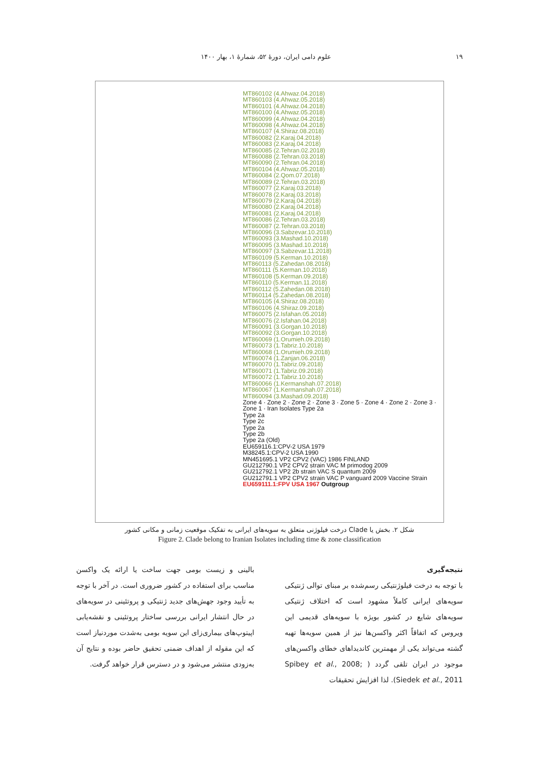۱۹ علوم دامی ایران، دورهٔ ۵۲، شمارهٔ ۱، بهار ۱۴۰۰
MT860102 (4.Ahwaz.04.2018)
MT860103 (4.Ahwaz.05.2018)
MT860101 (4.Ahwaz.04.2018)
MT860100 (4.Ahwaz.05.2018)
MT860099 (4.Ahwaz.04.2018)
MT860098 (4.Ahwaz.04.2018)
MT860107 (4.Shiraz.08.2018)
MT860082 (2.Karaj.04.2018)
MT860083 (2.Karaj.04.2018)
MT860085 (2.Tehran.02.2018)
MT860088 (2.Tehran.03.2018)
MT860090 (2.Tehran.04.2018)
MT860104 (4.Ahwaz.05.2018)
MT860084 (2.Qom.07.2018)
MT860089 (2.Tehran.03.2018)
MT860077 (2.Karaj.03.2018)
MT860078 (2.Karaj.03.2018)
MT860079 (2.Karaj.04.2018)
MT860080 (2.Karaj.04.2018)
MT860081 (2.Karaj.04.2018)
MT860086 (2.Tehran.03.2018)
MT860087 (2.Tehran.03.2018)
MT860096 (3.Sabzevar.10.2018)
MT860093 (3.Mashad.10.2018)
MT860095 (3.Mashad.10.2018)
MT860097 (3.Sabzevar.11.2018)
MT860109 (5.Kerman.10.2018)
MT860113 (5.Zahedan.08.2018)
MT860111 (5.Kerman.10.2018)
MT860108 (5.Kerman.09.2018)
MT860110 (5.Kerman.11.2018)
MT860112 (5.Zahedan.08.2018)
MT860114 (5.Zahedan.08.2018)
MT860105 (4.Shiraz.08.2018)
MT860106 (4.Shiraz.09.2018)
MT860075 (2.Isfahan.05.2018)
MT860076 (2.Isfahan.04.2018)
MT860091 (3.Gorgan.10.2018)
MT860092 (3.Gorgan.10.2018)
MT860069 (1.Orumieh.09.2018)
MT860073 (1.Tabriz.10.2018)
MT860068 (1.Orumieh.09.2018)
MT860074 (1.Zanjan.06.2018)
MT860070 (1.Tabriz.09.2018)
MT860071 (1.Tabriz.09.2018)
MT860072 (1.Tabriz.10.2018)
MT860066 (1.Kermanshah.07.2018)
MT860067 (1.Kermanshah.07.2018)
MT860094 (3.Mashad.09.2018)
Zone 4 · Zone 2 · Zone 2 · Zone 3 · Zone 5 · Zone 4 · Zone 2 · Zone 3 · Zone 1 · Iran Isolates Type 2a
Type 2a
Type 2c
Type 2a
Type 2b
Type 2a (Old)
EU659116.1:CPV-2 USA 1979
M38245.1:CPV-2 USA 1990
MN451695.1 VP2 CPV2 (VAC) 1986 FINLAND
GU212790.1 VP2 CPV2 strain VAC M primodog 2009
GU212792.1 VP2 2b strain VAC S quantum 2009
GU212791.1 VP2 CPV2 strain VAC P vanguard 2009 Vaccine Strain
EU659111.1:FPV USA 1967 Outgroup
شکل ۲. بخش یا Clade درخت فیلوژنی متعلق به سویه‌های ایرانی به تفکیک موقعیت زمانی و مکانی کشور
Figure 2. Clade belong to Iranian Isolates including time & zone classification
نتیجه‌گیری
با توجه به درخت فیلوژنتیکی رسم‌شده بر مبنای توالی ژنتیکی سویه‌های ایرانی کاملاً مشهود است که اختلاف ژنتیکی سویه‌های شایع در کشور بویژه با سویه‌های قدیمی این ویروس که اتفاقاً اکثر واکسن‌ها نیز از همین سویه‌ها تهیه گشته می‌تواند یکی از مهمترین کاندیداهای خطای واکسن‌های موجود در ایران تلقی گردد ( Spibey et al., 2008; Siedek et al., 2011). لذا افزایش تحقیقات
بالینی و زیست بومی جهت ساخت یا ارائه یک واکسن مناسب برای استفاده در کشور ضروری است. در آخر با توجه به تأیید وجود جهش‌های جدید ژنتیکی و پروتئینی در سویه‌های در حال انتشار ایرانی بررسی ساختار پروتئینی و نقشه‌یابی اپیتوپ‌های بیماری‌زای این سویه بومی به‌شدت موردنیاز است که این مقوله از اهداف ضمنی تحقیق حاضر بوده و نتایج آن به‌زودی منتشر می‌شود و در دسترس قرار خواهد گرفت.